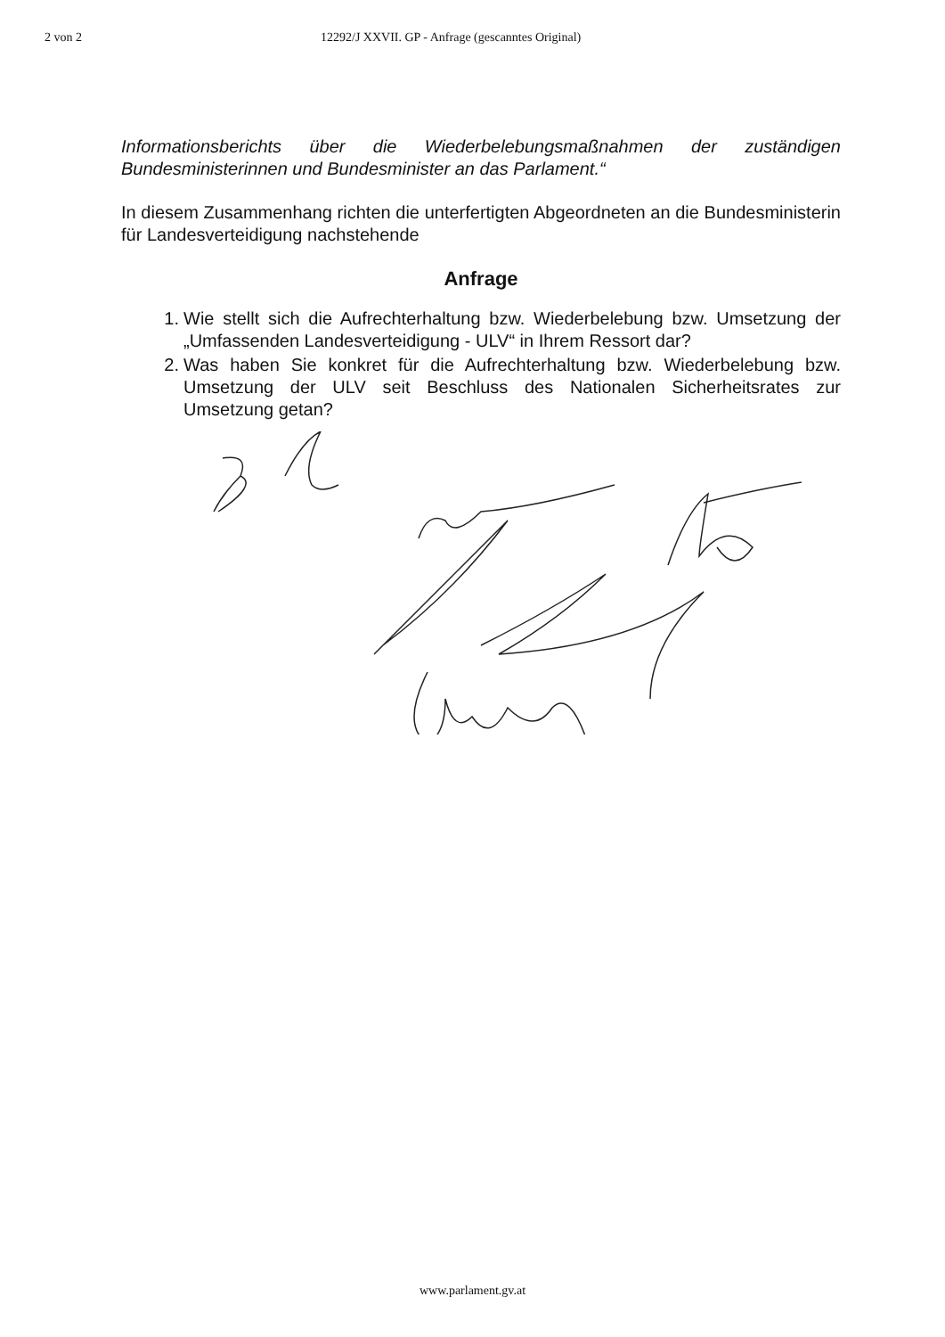2 von 2 12292/J XXVII. GP - Anfrage (gescanntes Original)
Informationsberichts über die Wiederbelebungsmaßnahmen der zuständigen Bundesministerinnen und Bundesminister an das Parlament.“
In diesem Zusammenhang richten die unterfertigten Abgeordneten an die Bundesministerin für Landesverteidigung nachstehende
Anfrage
1. Wie stellt sich die Aufrechterhaltung bzw. Wiederbelebung bzw. Umsetzung der „Umfassenden Landesverteidigung - ULV“ in Ihrem Ressort dar?
2. Was haben Sie konkret für die Aufrechterhaltung bzw. Wiederbelebung bzw. Umsetzung der ULV seit Beschluss des Nationalen Sicherheitsrates zur Umsetzung getan?
www.parlament.gv.at